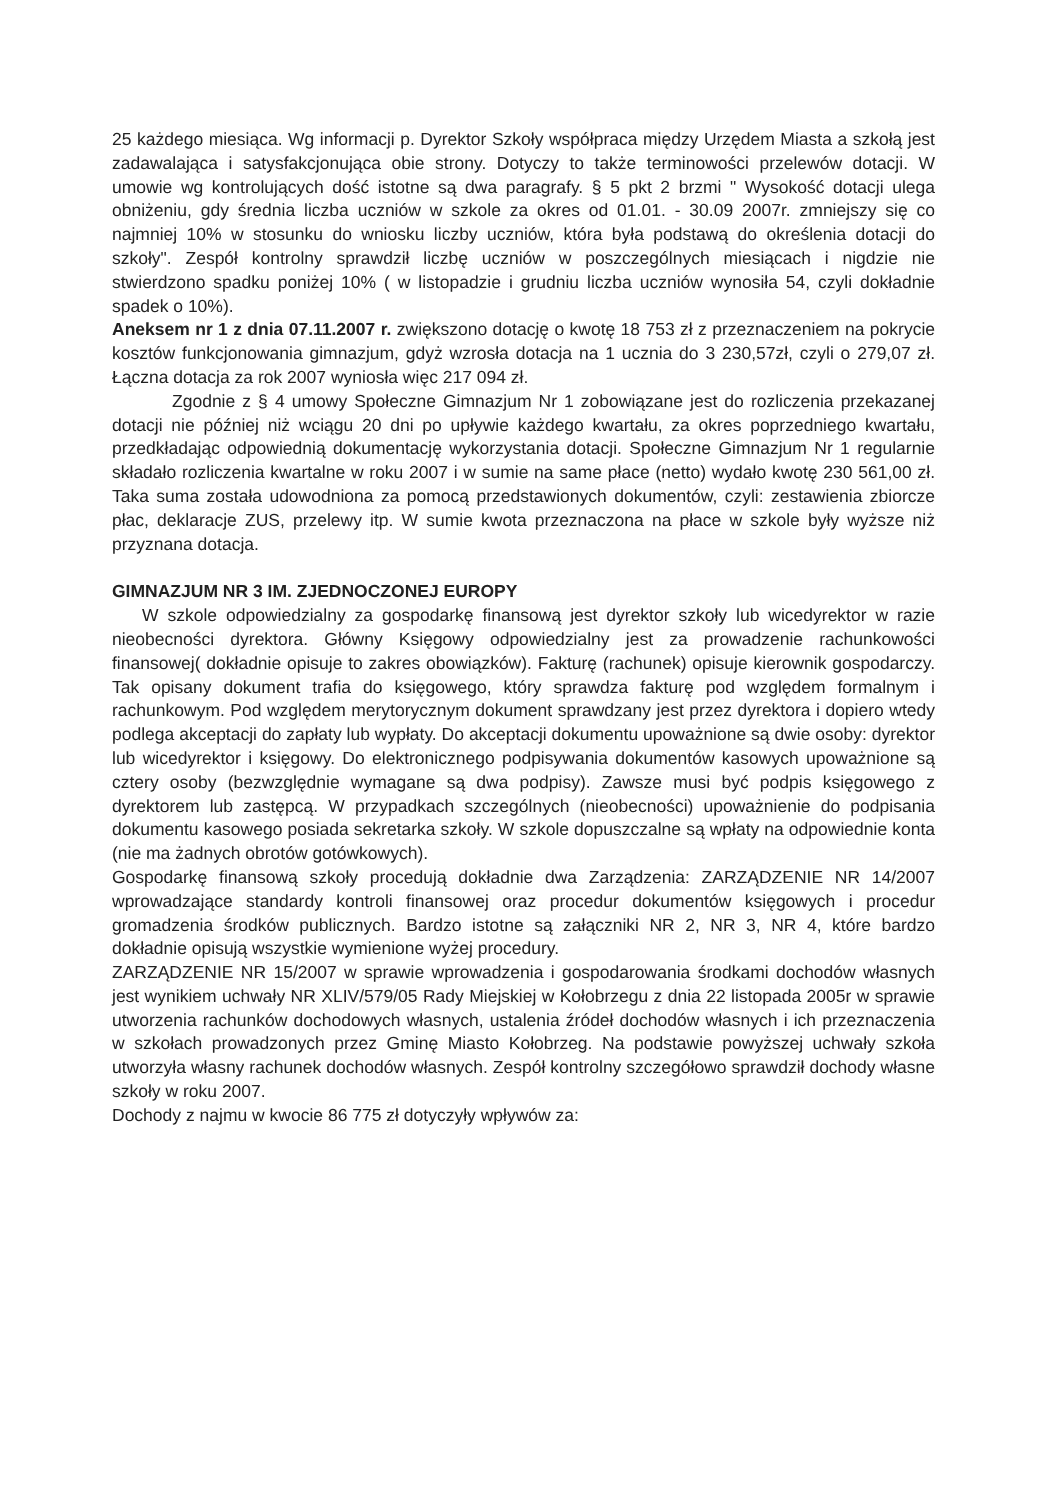25 każdego miesiąca. Wg informacji p. Dyrektor Szkoły współpraca między Urzędem Miasta a szkołą jest zadawalająca i satysfakcjonująca obie strony. Dotyczy to także terminowości przelewów dotacji. W umowie wg kontrolujących dość istotne są dwa paragrafy. § 5 pkt 2 brzmi " Wysokość dotacji ulega obniżeniu, gdy średnia liczba uczniów w szkole za okres od 01.01. - 30.09 2007r. zmniejszy się co najmniej 10% w stosunku do wniosku liczby uczniów, która była podstawą do określenia dotacji do szkoły". Zespół kontrolny sprawdził liczbę uczniów w poszczególnych miesiącach i nigdzie nie stwierdzono spadku poniżej 10% ( w listopadzie i grudniu liczba uczniów wynosiła 54, czyli dokładnie spadek o 10%).
Aneksem nr 1 z dnia 07.11.2007 r. zwiększono dotację o kwotę 18 753 zł z przeznaczeniem na pokrycie kosztów funkcjonowania gimnazjum, gdyż wzrosła dotacja na 1 ucznia do 3 230,57zł, czyli o 279,07 zł. Łączna dotacja za rok 2007 wyniosła więc 217 094 zł.
Zgodnie z § 4 umowy Społeczne Gimnazjum Nr 1 zobowiązane jest do rozliczenia przekazanej dotacji nie później niż wciągu 20 dni po upływie każdego kwartału, za okres poprzedniego kwartału, przedkładając odpowiednią dokumentację wykorzystania dotacji. Społeczne Gimnazjum Nr 1 regularnie składało rozliczenia kwartalne w roku 2007 i w sumie na same płace (netto) wydało kwotę 230 561,00 zł. Taka suma została udowodniona za pomocą przedstawionych dokumentów, czyli: zestawienia zbiorcze płac, deklaracje ZUS, przelewy itp. W sumie kwota przeznaczona na płace w szkole były wyższe niż przyznana dotacja.
GIMNAZJUM NR 3 IM. ZJEDNOCZONEJ EUROPY
W szkole odpowiedzialny za gospodarkę finansową jest dyrektor szkoły lub wicedyrektor w razie nieobecności dyrektora. Główny Księgowy odpowiedzialny jest za prowadzenie rachunkowości finansowej( dokładnie opisuje to zakres obowiązków). Fakturę (rachunek) opisuje kierownik gospodarczy. Tak opisany dokument trafia do księgowego, który sprawdza fakturę pod względem formalnym i rachunkowym. Pod względem merytorycznym dokument sprawdzany jest przez dyrektora i dopiero wtedy podlega akceptacji do zapłaty lub wypłaty. Do akceptacji dokumentu upoważnione są dwie osoby: dyrektor lub wicedyrektor i księgowy. Do elektronicznego podpisywania dokumentów kasowych upoważnione są cztery osoby (bezwzględnie wymagane są dwa podpisy). Zawsze musi być podpis księgowego z dyrektorem lub zastępcą. W przypadkach szczególnych (nieobecności) upoważnienie do podpisania dokumentu kasowego posiada sekretarka szkoły. W szkole dopuszczalne są wpłaty na odpowiednie konta (nie ma żadnych obrotów gotówkowych).
Gospodarkę finansową szkoły procedują dokładnie dwa Zarządzenia: ZARZĄDZENIE NR 14/2007 wprowadzające standardy kontroli finansowej oraz procedur dokumentów księgowych i procedur gromadzenia środków publicznych. Bardzo istotne są załączniki NR 2, NR 3, NR 4, które bardzo dokładnie opisują wszystkie wymienione wyżej procedury.
ZARZĄDZENIE NR 15/2007 w sprawie wprowadzenia i gospodarowania środkami dochodów własnych jest wynikiem uchwały NR XLIV/579/05 Rady Miejskiej w Kołobrzegu z dnia 22 listopada 2005r w sprawie utworzenia rachunków dochodowych własnych, ustalenia źródeł dochodów własnych i ich przeznaczenia w szkołach prowadzonych przez Gminę Miasto Kołobrzeg. Na podstawie powyższej uchwały szkoła utworzyła własny rachunek dochodów własnych. Zespół kontrolny szczegółowo sprawdził dochody własne szkoły w roku 2007.
Dochody z najmu w kwocie 86 775 zł dotyczyły wpływów za: